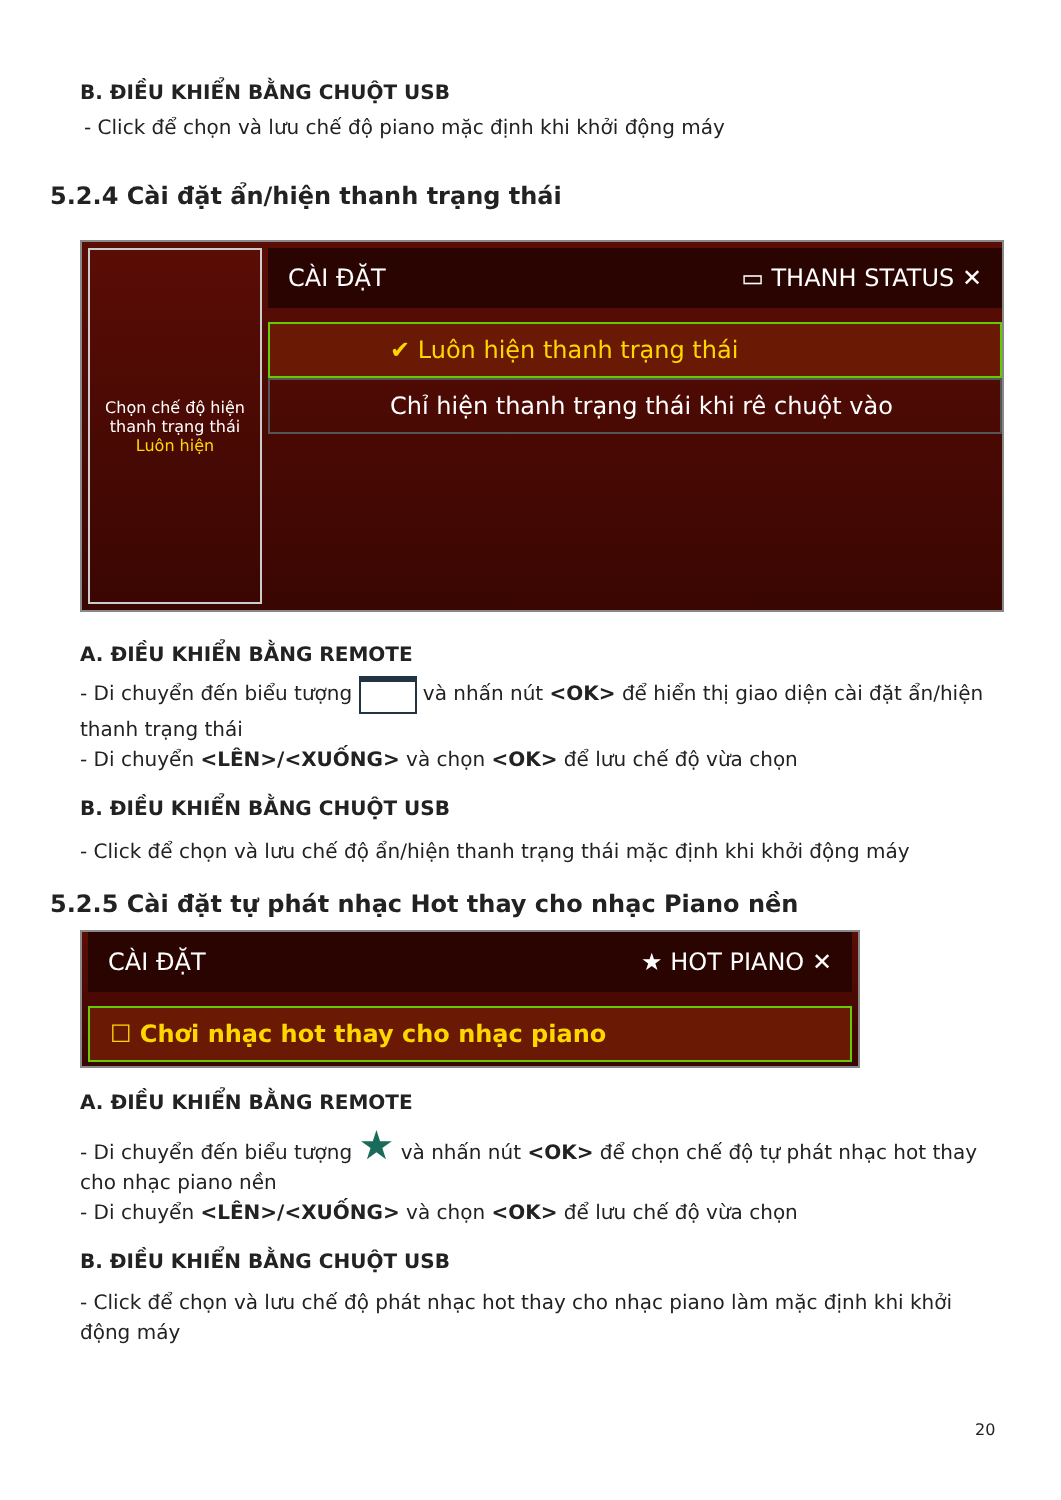B. ĐIỀU KHIỂN BẰNG CHUỘT USB
- Click để chọn và lưu chế độ piano mặc định khi khởi động máy
5.2.4 Cài đặt ẩn/hiện thanh trạng thái
Chọn chế độ hiện
thanh trạng thái
Luôn hiện
CÀI ĐẶT ▭ THANH STATUS ✕
✔ Luôn hiện thanh trạng thái
Chỉ hiện thanh trạng thái khi rê chuột vào
A. ĐIỀU KHIỂN BẰNG REMOTE
- Di chuyển đến biểu tượng và nhấn nút <OK> để hiển thị giao diện cài đặt ẩn/hiện thanh trạng thái
- Di chuyển <LÊN>/<XUỐNG> và chọn <OK> để lưu chế độ vừa chọn
B. ĐIỀU KHIỂN BẰNG CHUỘT USB
- Click để chọn và lưu chế độ ẩn/hiện thanh trạng thái mặc định khi khởi động máy
5.2.5 Cài đặt tự phát nhạc Hot thay cho nhạc Piano nền
CÀI ĐẶT ★ HOT PIANO ✕
☐ Chơi nhạc hot thay cho nhạc piano
A. ĐIỀU KHIỂN BẰNG REMOTE
- Di chuyển đến biểu tượng ★ và nhấn nút <OK> để chọn chế độ tự phát nhạc hot thay cho nhạc piano nền
- Di chuyển <LÊN>/<XUỐNG> và chọn <OK> để lưu chế độ vừa chọn
B. ĐIỀU KHIỂN BẰNG CHUỘT USB
- Click để chọn và lưu chế độ phát nhạc hot thay cho nhạc piano làm mặc định khi khởi động máy
20